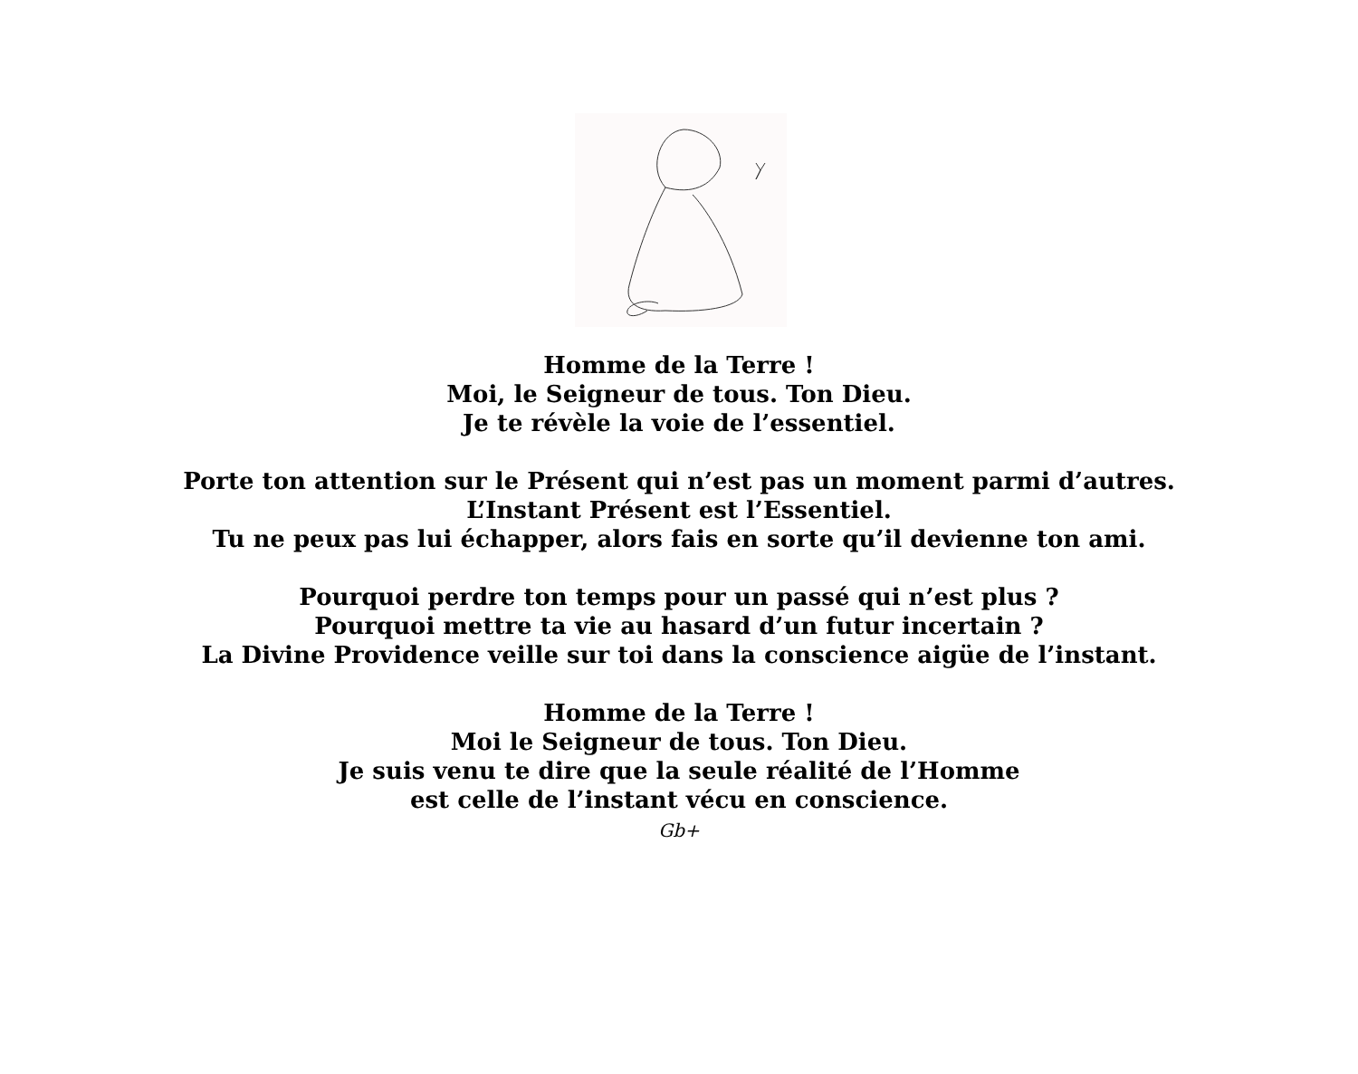Homme de la Terre !
Moi, le Seigneur de tous. Ton Dieu.
Je te révèle la voie de l’essentiel.
Porte ton attention sur le Présent qui n’est pas un moment parmi d’autres.
L’Instant Présent est l’Essentiel.
Tu ne peux pas lui échapper, alors fais en sorte qu’il devienne ton ami.
Pourquoi perdre ton temps pour un passé qui n’est plus ?
Pourquoi mettre ta vie au hasard d’un futur incertain ?
La Divine Providence veille sur toi dans la conscience aigüe de l’instant.
Homme de la Terre !
Moi le Seigneur de tous. Ton Dieu.
Je suis venu te dire que la seule réalité de l’Homme
est celle de l’instant vécu en conscience.
Gb+